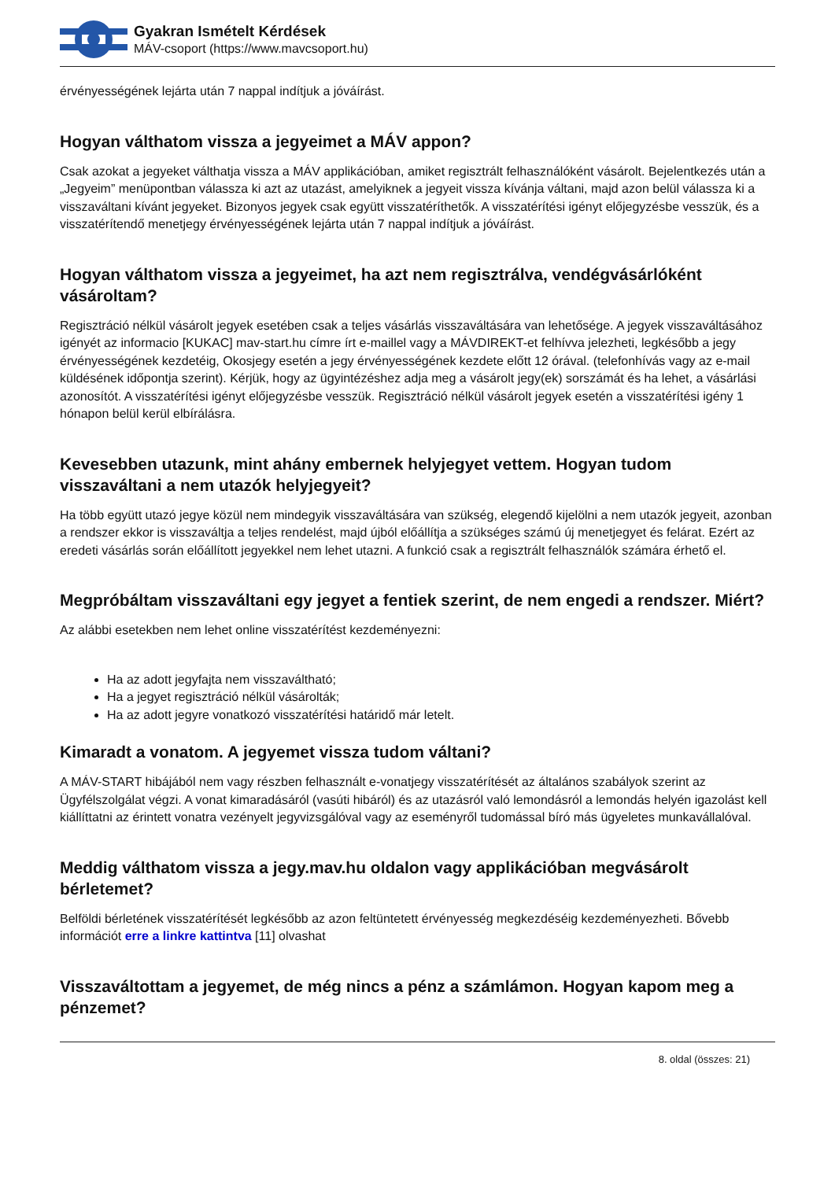Gyakran Ismételt Kérdések
MÁV-csoport (https://www.mavcsoport.hu)
érvényességének lejárta után 7 nappal indítjuk a jóváírást.
Hogyan válthatom vissza a jegyeimet a MÁV appon?
Csak azokat a jegyeket válthatja vissza a MÁV applikációban, amiket regisztrált felhasználóként vásárolt. Bejelentkezés után a „Jegyeim” menüpontban válassza ki azt az utazást, amelyiknek a jegyeit vissza kívánja váltani, majd azon belül válassza ki a visszaváltani kívánt jegyeket. Bizonyos jegyek csak együtt visszatéríthetők. A visszatérítési igényt előjegyzésbe vesszük, és a visszatérítendő menetjegy érvényességének lejárta után 7 nappal indítjuk a jóváírást.
Hogyan válthatom vissza a jegyeimet, ha azt nem regisztrálva, vendégvásárlóként vásároltam?
Regisztráció nélkül vásárolt jegyek esetében csak a teljes vásárlás visszaváltására van lehetősége. A jegyek visszaváltásához igényét az informacio [KUKAC] mav-start.hu címre írt e-maillel vagy a MÁVDIREKT-et felhívva jelezheti, legkésőbb a jegy érvényességének kezdetéig, Okosjegy esetén a jegy érvényességének kezdete előtt 12 órával. (telefonhívás vagy az e-mail küldésének időpontja szerint). Kérjük, hogy az ügyintézéshez adja meg a vásárolt jegy(ek) sorszámát és ha lehet, a vásárlási azonosítót. A visszatérítési igényt előjegyzésbe vesszük. Regisztráció nélkül vásárolt jegyek esetén a visszatérítési igény 1 hónapon belül kerül elbírálásra.
Kevesebben utazunk, mint ahány embernek helyjegyet vettem. Hogyan tudom visszaváltani a nem utazók helyjegyeit?
Ha több együtt utazó jegye közül nem mindegyik visszaváltására van szükség, elegendő kijelölni a nem utazók jegyeit, azonban a rendszer ekkor is visszaváltja a teljes rendelést, majd újból előállítja a szükséges számú új menetjegyet és felárat. Ezért az eredeti vásárlás során előállított jegyekkel nem lehet utazni. A funkció csak a regisztrált felhasználók számára érhető el.
Megpróbáltam visszaváltani egy jegyet a fentiek szerint, de nem engedi a rendszer. Miért?
Az alábbi esetekben nem lehet online visszatérítést kezdeményezni:
Ha az adott jegyfajta nem visszaváltható;
Ha a jegyet regisztráció nélkül vásárolták;
Ha az adott jegyre vonatkozó visszatérítési határidő már letelt.
Kimaradt a vonatom. A jegyemet vissza tudom váltani?
A MÁV-START hibájából nem vagy részben felhasznált e-vonatjegy visszatérítését az általános szabályok szerint az Ügyfélszolgálat végzi. A vonat kimaradásáról (vasúti hibáról) és az utazásról való lemondásról a lemondás helyén igazolást kell kiállíttatni az érintett vonatra vezényelt jegyvizsgálóval vagy az eseményről tudomással bíró más ügyeletes munkavállalóval.
Meddig válthatom vissza a jegy.mav.hu oldalon vagy applikációban megvásárolt bérletemet?
Belföldi bérletének visszatérítését legkésőbb az azon feltüntetett érvényesség megkezdéséig kezdeményezheti. Bővebb információt erre a linkre kattintva [11] olvashat
Visszaváltottam a jegyemet, de még nincs a pénz a számlámon. Hogyan kapom meg a pénzemet?
8. oldal (összes: 21)